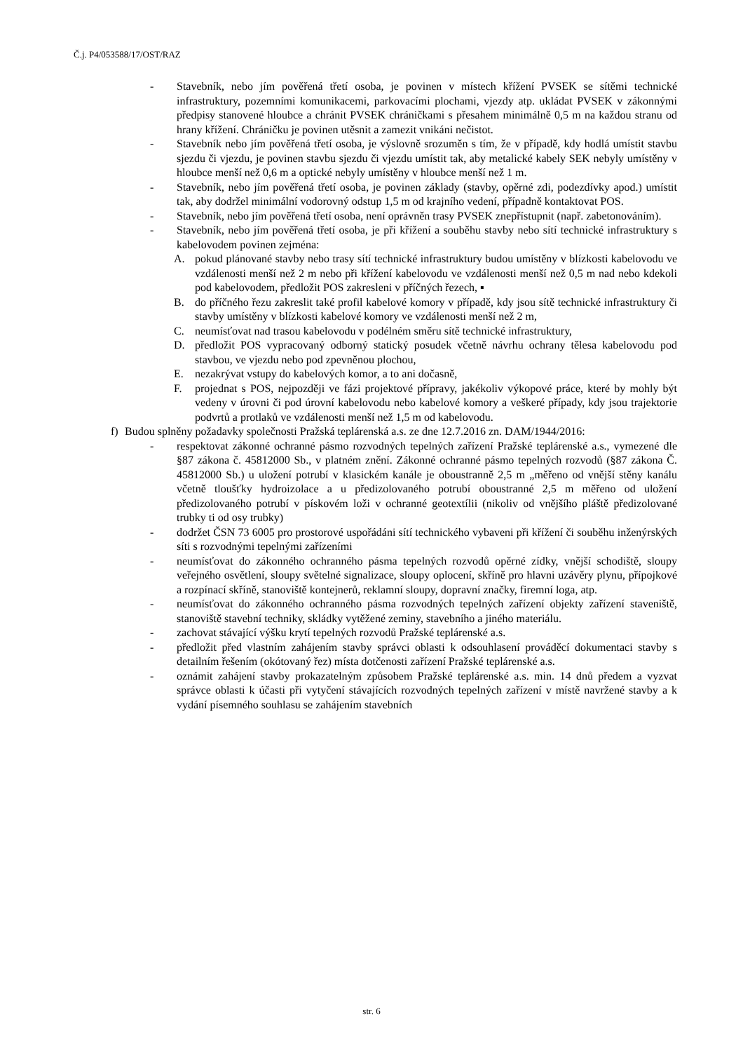Č.j. P4/053588/17/OST/RAZ
- Stavebník, nebo jím pověřená třetí osoba, je povinen v místech křížení PVSEK se sítěmi technické infrastruktury, pozemními komunikacemi, parkovacími plochami, vjezdy atp. ukládat PVSEK v zákonnými předpisy stanovené hloubce a chránit PVSEK chráničkami s přesahem minimálně 0,5 m na každou stranu od hrany křížení. Chráničku je povinen utěsnit a zamezit vnikáni nečistot.
- Stavebník nebo jím pověřená třetí osoba, je výslovně srozuměn s tím, že v případě, kdy hodlá umístit stavbu sjezdu či vjezdu, je povinen stavbu sjezdu či vjezdu umístit tak, aby metalické kabely SEK nebyly umístěny v hloubce menší než 0,6 m a optické nebyly umístěny v hloubce menší než 1 m.
- Stavebník, nebo jím pověřená třetí osoba, je povinen základy (stavby, opěrné zdi, podezdívky apod.) umístit tak, aby dodržel minimální vodorovný odstup 1,5 m od krajního vedení, případně kontaktovat POS.
- Stavebník, nebo jím pověřená třetí osoba, není oprávněn trasy PVSEK znepřístupnit (např. zabetonováním).
- Stavebník, nebo jím pověřená třetí osoba, je při křížení a souběhu stavby nebo sítí technické infrastruktury s kabelovodem povinen zejména:
A. pokud plánované stavby nebo trasy sítí technické infrastruktury budou umístěny v blízkosti kabelovodu ve vzdálenosti menší než 2 m nebo při křížení kabelovodu ve vzdálenosti menší než 0,5 m nad nebo kdekoli pod kabelovodem, předložit POS zakresleni v příčných řezech, ▪
B. do příčného řezu zakreslit také profil kabelové komory v případě, kdy jsou sítě technické infrastruktury či stavby umístěny v blízkosti kabelové komory ve vzdálenosti menší než 2 m,
C. neumísťovat nad trasou kabelovodu v podélném směru sítě technické infrastruktury,
D. předložit POS vypracovaný odborný statický posudek včetně návrhu ochrany tělesa kabelovodu pod stavbou, ve vjezdu nebo pod zpevněnou plochou,
E. nezakrývat vstupy do kabelových komor, a to ani dočasně,
F. projednat s POS, nejpozději ve fázi projektové přípravy, jakékoliv výkopové práce, které by mohly být vedeny v úrovni či pod úrovní kabelovodu nebo kabelové komory a veškeré případy, kdy jsou trajektorie podvrtů a protlaků ve vzdálenosti menší než 1,5 m od kabelovodu.
f) Budou splněny požadavky společnosti Pražská teplárenská a.s. ze dne 12.7.2016 zn. DAM/1944/2016:
- respektovat zákonné ochranné pásmo rozvodných tepelných zařízení Pražské teplárenské a.s., vymezené dle §87 zákona č. 45812000 Sb., v platném znění. Zákonné ochranné pásmo tepelných rozvodů (§87 zákona Č. 45812000 Sb.) u uložení potrubí v klasickém kanále je oboustranně 2,5 m „měřeno od vnější stěny kanálu včetně tloušťky hydroizolace a u předizolovaného potrubí oboustranné 2,5 m měřeno od uložení předizolovaného potrubí v pískovém loži v ochranné geotextílii (nikoliv od vnějšího pláště předizolované trubky ti od osy trubky)
- dodržet ČSN 73 6005 pro prostorové uspořádáni sítí technického vybaveni při křížení či souběhu inženýrských síti s rozvodnými tepelnými zařízeními
- neumísťovat do zákonného ochranného pásma tepelných rozvodů opěrné zídky, vnější schodiště, sloupy veřejného osvětlení, sloupy světelné signalizace, sloupy oplocení, skříně pro hlavni uzávěry plynu, přípojkové a rozpínací skříně, stanoviště kontejnerů, reklamní sloupy, dopravní značky, firemní loga, atp.
- neumísťovat do zákonného ochranného pásma rozvodných tepelných zařízení objekty zařízení staveniště, stanoviště stavební techniky, skládky vytěžené zeminy, stavebního a jiného materiálu.
- zachovat stávající výšku krytí tepelných rozvodů Pražské teplárenské a.s.
- předložit před vlastním zahájením stavby správci oblasti k odsouhlasení prováděcí dokumentaci stavby s detailním řešením (okótovaný řez) místa dotčenosti zařízení Pražské teplárenské a.s.
- oznámit zahájení stavby prokazatelným způsobem Pražské teplárenské a.s. min. 14 dnů předem a vyzvat správce oblasti k účasti při vytyčení stávajících rozvodných tepelných zařízení v místě navržené stavby a k vydání písemného souhlasu se zahájením stavebních
str. 6